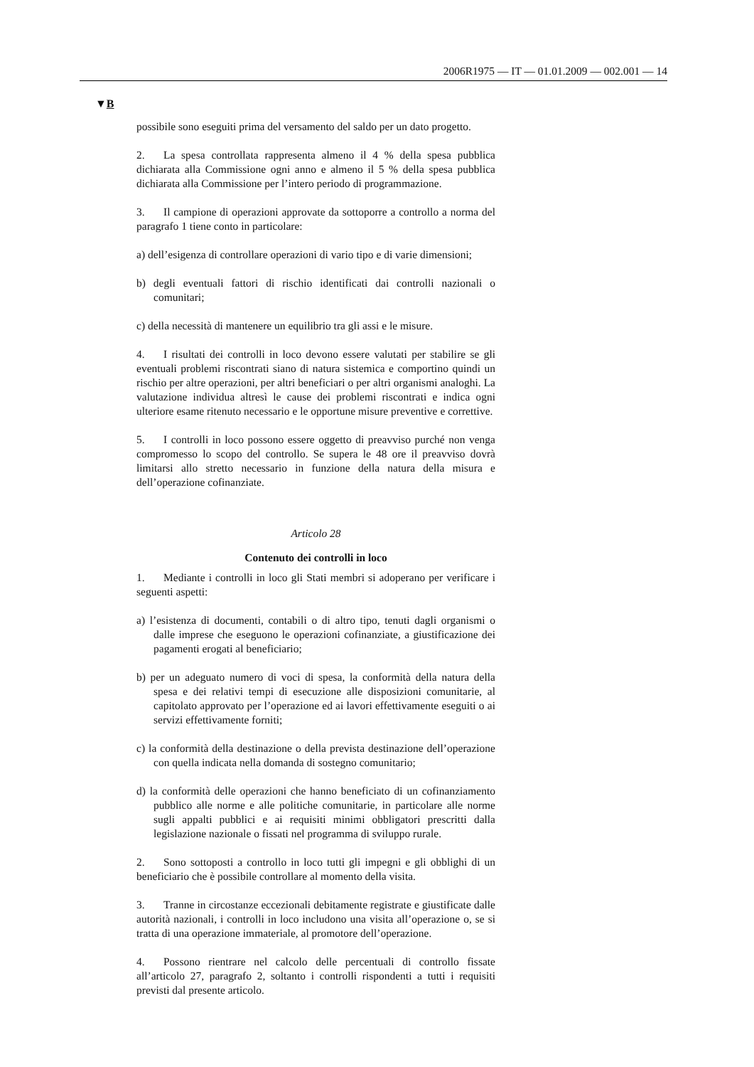2006R1975 — IT — 01.01.2009 — 002.001 — 14
▼B
possibile sono eseguiti prima del versamento del saldo per un dato progetto.
2. La spesa controllata rappresenta almeno il 4 % della spesa pubblica dichiarata alla Commissione ogni anno e almeno il 5 % della spesa pubblica dichiarata alla Commissione per l’intero periodo di programmazione.
3. Il campione di operazioni approvate da sottoporre a controllo a norma del paragrafo 1 tiene conto in particolare:
a) dell’esigenza di controllare operazioni di vario tipo e di varie dimensioni;
b) degli eventuali fattori di rischio identificati dai controlli nazionali o comunitari;
c) della necessità di mantenere un equilibrio tra gli assi e le misure.
4. I risultati dei controlli in loco devono essere valutati per stabilire se gli eventuali problemi riscontrati siano di natura sistemica e comportino quindi un rischio per altre operazioni, per altri beneficiari o per altri organismi analoghi. La valutazione individua altresì le cause dei problemi riscontrati e indica ogni ulteriore esame ritenuto necessario e le opportune misure preventive e correttive.
5. I controlli in loco possono essere oggetto di preavviso purché non venga compromesso lo scopo del controllo. Se supera le 48 ore il preavviso dovrà limitarsi allo stretto necessario in funzione della natura della misura e dell’operazione cofinanziate.
Articolo 28
Contenuto dei controlli in loco
1. Mediante i controlli in loco gli Stati membri si adoperano per verificare i seguenti aspetti:
a) l’esistenza di documenti, contabili o di altro tipo, tenuti dagli organismi o dalle imprese che eseguono le operazioni cofinanziate, a giustificazione dei pagamenti erogati al beneficiario;
b) per un adeguato numero di voci di spesa, la conformità della natura della spesa e dei relativi tempi di esecuzione alle disposizioni comunitarie, al capitolato approvato per l’operazione ed ai lavori effettivamente eseguiti o ai servizi effettivamente forniti;
c) la conformità della destinazione o della prevista destinazione dell’operazione con quella indicata nella domanda di sostegno comunitario;
d) la conformità delle operazioni che hanno beneficiato di un cofinanziamento pubblico alle norme e alle politiche comunitarie, in particolare alle norme sugli appalti pubblici e ai requisiti minimi obbligatori prescritti dalla legislazione nazionale o fissati nel programma di sviluppo rurale.
2. Sono sottoposti a controllo in loco tutti gli impegni e gli obblighi di un beneficiario che è possibile controllare al momento della visita.
3. Tranne in circostanze eccezionali debitamente registrate e giustificate dalle autorità nazionali, i controlli in loco includono una visita all’operazione o, se si tratta di una operazione immateriale, al promotore dell’operazione.
4. Possono rientrare nel calcolo delle percentuali di controllo fissate all’articolo 27, paragrafo 2, soltanto i controlli rispondenti a tutti i requisiti previsti dal presente articolo.